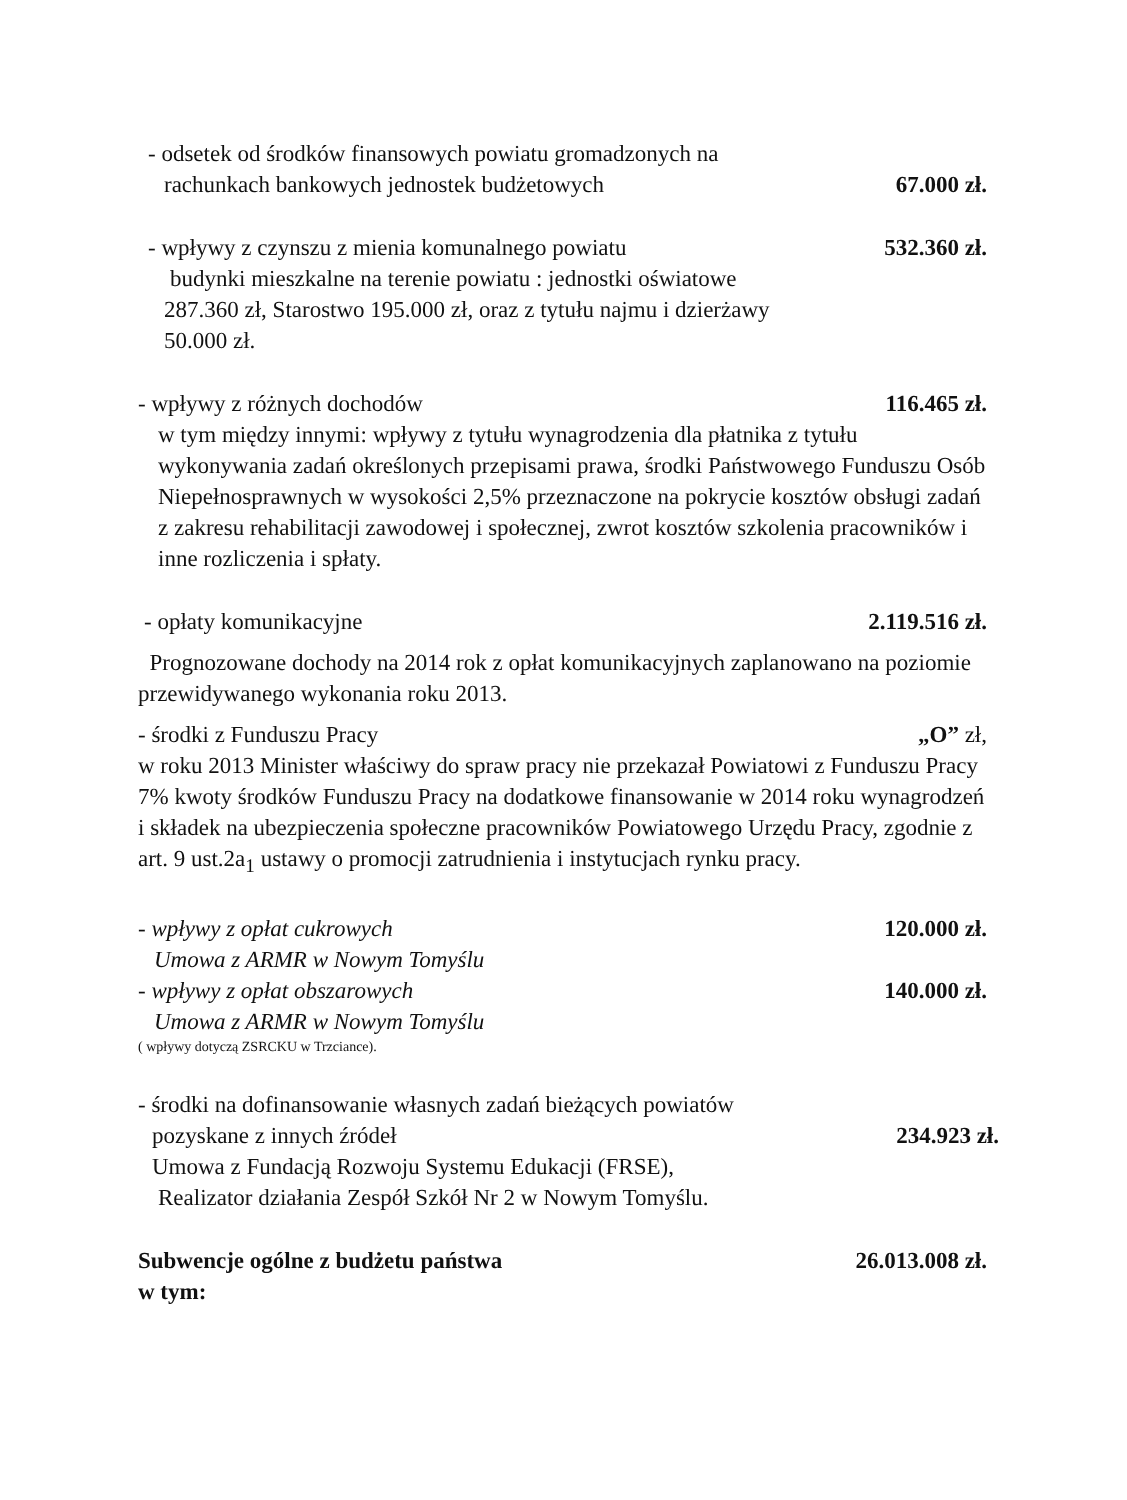- odsetek od środków finansowych powiatu gromadzonych na
rachunkach bankowych jednostek budżetowych 67.000 zł.
- wpływy z czynszu z mienia komunalnego powiatu 532.360 zł.
budynki mieszkalne na terenie powiatu : jednostki oświatowe
287.360 zł, Starostwo 195.000 zł, oraz z tytułu najmu i dzierżawy
50.000 zł.
- wpływy z różnych dochodów 116.465 zł.
w tym między innymi: wpływy z tytułu wynagrodzenia dla płatnika z tytułu wykonywania zadań określonych przepisami prawa, środki Państwowego Funduszu Osób Niepełnosprawnych w wysokości 2,5% przeznaczone na pokrycie kosztów obsługi zadań z zakresu rehabilitacji zawodowej i społecznej, zwrot kosztów szkolenia pracowników i inne rozliczenia i spłaty.
- opłaty komunikacyjne 2.119.516 zł.
Prognozowane dochody na 2014 rok z opłat komunikacyjnych zaplanowano na poziomie przewidywanego wykonania roku 2013.
- środki z Funduszu Pracy „O” zł,
w roku 2013 Minister właściwy do spraw pracy nie przekazał Powiatowi z Funduszu Pracy 7% kwoty środków Funduszu Pracy na dodatkowe finansowanie w 2014 roku wynagrodzeń i składek na ubezpieczenia społeczne pracowników Powiatowego Urzędu Pracy, zgodnie z art. 9 ust.2a<sub>1</sub> ustawy o promocji zatrudnienia i instytucjach rynku pracy.
- wpływy z opłat cukrowych 120.000 zł.
Umowa z ARMR w Nowym Tomyślu
- wpływy z opłat obszarowych 140.000 zł.
Umowa z ARMR w Nowym Tomyślu
( wpływy dotyczą ZSRCKU w Trzciance).
- środki na dofinansowanie własnych zadań bieżących powiatów
pozyskane z innych źródeł 234.923 zł.
Umowa z Fundacją Rozwoju Systemu Edukacji (FRSE),
Realizator działania Zespół Szkół Nr 2 w Nowym Tomyślu.
Subwencje ogólne z budżetu państwa 26.013.008 zł.
w tym: